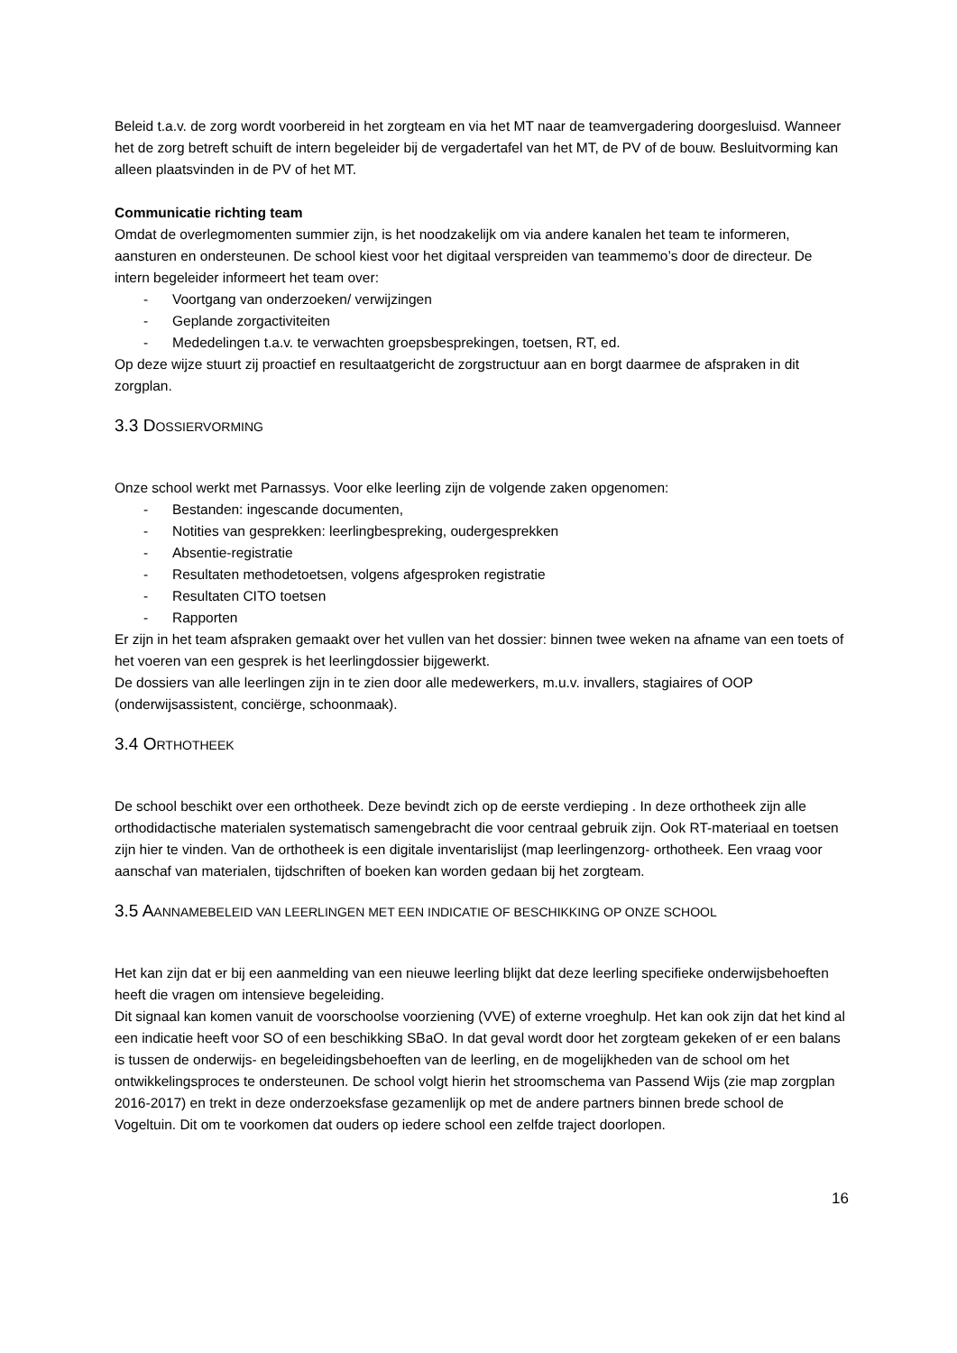Beleid t.a.v. de zorg wordt voorbereid in het zorgteam en via het MT naar de teamvergadering doorgesluisd. Wanneer het de zorg betreft schuift de intern begeleider bij de vergadertafel van het MT, de PV of de bouw. Besluitvorming kan alleen plaatsvinden in de PV of het MT.
Communicatie richting team
Omdat de overlegmomenten summier zijn, is het noodzakelijk om via andere kanalen het team te informeren, aansturen en ondersteunen. De school kiest voor het digitaal verspreiden van teammemo’s door de directeur. De intern begeleider informeert het team over:
- Voortgang van onderzoeken/ verwijzingen
- Geplande zorgactiviteiten
- Mededelingen t.a.v. te verwachten groepsbesprekingen, toetsen, RT, ed.
Op deze wijze stuurt zij proactief en resultaatgericht de zorgstructuur aan en borgt daarmee de afspraken in dit zorgplan.
3.3 DOSSIERVORMING
Onze school werkt met Parnassys. Voor elke leerling zijn de volgende zaken opgenomen:
- Bestanden: ingescande documenten,
- Notities van gesprekken: leerlingbespreking, oudergesprekken
- Absentie-registratie
- Resultaten methodetoetsen, volgens afgesproken registratie
- Resultaten CITO toetsen
- Rapporten
Er zijn in het team afspraken gemaakt over het vullen van het dossier: binnen twee weken na afname van een toets of het voeren van een gesprek is het leerlingdossier bijgewerkt.
De dossiers van alle leerlingen zijn in te zien door alle medewerkers, m.u.v. invallers, stagiaires of OOP (onderwijsassistent, conciërge, schoonmaak).
3.4 ORTHOTHEEK
De school beschikt over een orthotheek. Deze bevindt zich op de eerste verdieping . In deze orthotheek zijn alle orthodidactische materialen systematisch samengebracht die voor centraal gebruik zijn. Ook RT-materiaal en toetsen zijn hier te vinden. Van de orthotheek is een digitale inventarislijst (map leerlingenzorg- orthotheek. Een vraag voor aanschaf van materialen, tijdschriften of boeken kan worden gedaan bij het zorgteam.
3.5 AANNAMEBELEID VAN LEERLINGEN MET EEN INDICATIE OF BESCHIKKING OP ONZE SCHOOL
Het kan zijn dat er bij een aanmelding van een nieuwe leerling blijkt dat deze leerling specifieke onderwijsbehoeften heeft die vragen om intensieve begeleiding.
Dit signaal kan komen vanuit de voorschoolse voorziening (VVE) of externe vroeghulp. Het kan ook zijn dat het kind al een indicatie heeft voor SO of een beschikking SBaO. In dat geval wordt door het zorgteam gekeken of er een balans is tussen de onderwijs- en begeleidingsbehoeften van de leerling, en de mogelijkheden van de school om het ontwikkelingsproces te ondersteunen. De school volgt hierin het stroomschema van Passend Wijs (zie map zorgplan 2016-2017) en trekt in deze onderzoeksfase gezamenlijk op met de andere partners binnen brede school de Vogeltuin. Dit om te voorkomen dat ouders op iedere school een zelfde traject doorlopen.
16